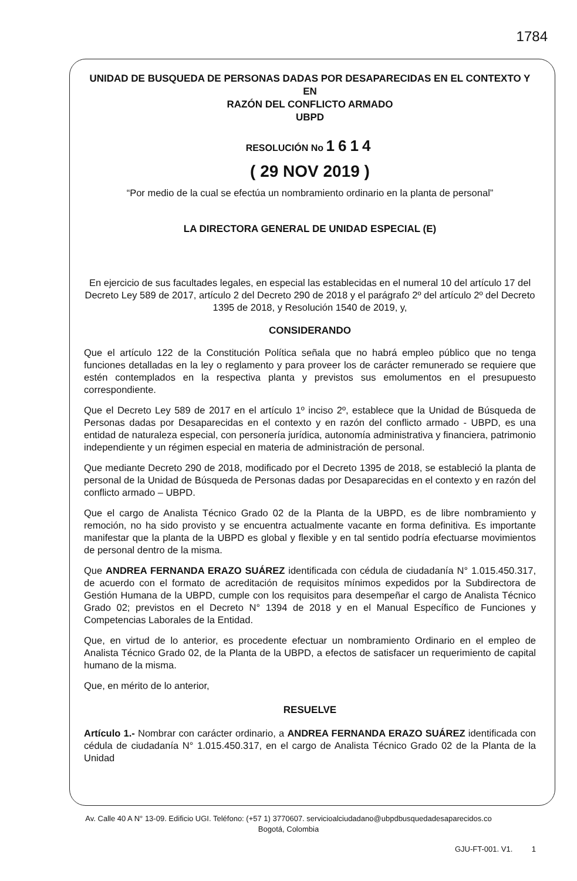1784
UNIDAD DE BUSQUEDA DE PERSONAS DADAS POR DESAPARECIDAS EN EL CONTEXTO Y EN
RAZÓN DEL CONFLICTO ARMADO
UBPD
RESOLUCIÓN No 1614
( 29 NOV 2019 )
“Por medio de la cual se efectúa un nombramiento ordinario en la planta de personal”
LA DIRECTORA GENERAL DE UNIDAD ESPECIAL (E)
En ejercicio de sus facultades legales, en especial las establecidas en el numeral 10 del artículo 17 del Decreto Ley 589 de 2017, artículo 2 del Decreto 290 de 2018 y el parágrafo 2º del artículo 2º del Decreto 1395 de 2018, y Resolución 1540 de 2019, y,
CONSIDERANDO
Que el artículo 122 de la Constitución Política señala que no habrá empleo público que no tenga funciones detalladas en la ley o reglamento y para proveer los de carácter remunerado se requiere que estén contemplados en la respectiva planta y previstos sus emolumentos en el presupuesto correspondiente.
Que el Decreto Ley 589 de 2017 en el artículo 1º inciso 2º, establece que la Unidad de Búsqueda de Personas dadas por Desaparecidas en el contexto y en razón del conflicto armado - UBPD, es una entidad de naturaleza especial, con personería jurídica, autonomía administrativa y financiera, patrimonio independiente y un régimen especial en materia de administración de personal.
Que mediante Decreto 290 de 2018, modificado por el Decreto 1395 de 2018, se estableció la planta de personal de la Unidad de Búsqueda de Personas dadas por Desaparecidas en el contexto y en razón del conflicto armado – UBPD.
Que el cargo de Analista Técnico Grado 02 de la Planta de la UBPD, es de libre nombramiento y remoción, no ha sido provisto y se encuentra actualmente vacante en forma definitiva. Es importante manifestar que la planta de la UBPD es global y flexible y en tal sentido podría efectuarse movimientos de personal dentro de la misma.
Que ANDREA FERNANDA ERAZO SUÁREZ identificada con cédula de ciudadanía N° 1.015.450.317, de acuerdo con el formato de acreditación de requisitos mínimos expedidos por la Subdirectora de Gestión Humana de la UBPD, cumple con los requisitos para desempeñar el cargo de Analista Técnico Grado 02; previstos en el Decreto N° 1394 de 2018 y en el Manual Específico de Funciones y Competencias Laborales de la Entidad.
Que, en virtud de lo anterior, es procedente efectuar un nombramiento Ordinario en el empleo de Analista Técnico Grado 02, de la Planta de la UBPD, a efectos de satisfacer un requerimiento de capital humano de la misma.
Que, en mérito de lo anterior,
RESUELVE
Artículo 1.- Nombrar con carácter ordinario, a ANDREA FERNANDA ERAZO SUÁREZ identificada con cédula de ciudadanía N° 1.015.450.317, en el cargo de Analista Técnico Grado 02 de la Planta de la Unidad
Av. Calle 40 A N° 13-09. Edificio UGI. Teléfono: (+57 1) 3770607. servicioalciudadano@ubpdbusquedadesaparecidos.co
Bogotá, Colombia
GJU-FT-001. V1. 1